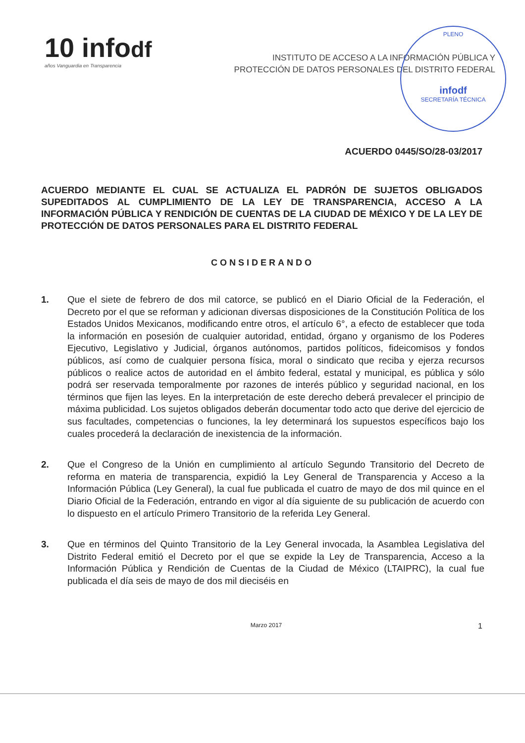10 infodf
años Vanguardia en Transparencia
INSTITUTO DE ACCESO A LA INFORMACIÓN PÚBLICA Y
PROTECCIÓN DE DATOS PERSONALES DEL DISTRITO FEDERAL
PLENO
infodf
SECRETARÍA TÉCNICA
ACUERDO 0445/SO/28-03/2017
ACUERDO MEDIANTE EL CUAL SE ACTUALIZA EL PADRÓN DE SUJETOS OBLIGADOS SUPEDITADOS AL CUMPLIMIENTO DE LA LEY DE TRANSPARENCIA, ACCESO A LA INFORMACIÓN PÚBLICA Y RENDICIÓN DE CUENTAS DE LA CIUDAD DE MÉXICO Y DE LA LEY DE PROTECCIÓN DE DATOS PERSONALES PARA EL DISTRITO FEDERAL
CONSIDERANDO
1. Que el siete de febrero de dos mil catorce, se publicó en el Diario Oficial de la Federación, el Decreto por el que se reforman y adicionan diversas disposiciones de la Constitución Política de los Estados Unidos Mexicanos, modificando entre otros, el artículo 6°, a efecto de establecer que toda la información en posesión de cualquier autoridad, entidad, órgano y organismo de los Poderes Ejecutivo, Legislativo y Judicial, órganos autónomos, partidos políticos, fideicomisos y fondos públicos, así como de cualquier persona física, moral o sindicato que reciba y ejerza recursos públicos o realice actos de autoridad en el ámbito federal, estatal y municipal, es pública y sólo podrá ser reservada temporalmente por razones de interés público y seguridad nacional, en los términos que fijen las leyes. En la interpretación de este derecho deberá prevalecer el principio de máxima publicidad. Los sujetos obligados deberán documentar todo acto que derive del ejercicio de sus facultades, competencias o funciones, la ley determinará los supuestos específicos bajo los cuales procederá la declaración de inexistencia de la información.
2. Que el Congreso de la Unión en cumplimiento al artículo Segundo Transitorio del Decreto de reforma en materia de transparencia, expidió la Ley General de Transparencia y Acceso a la Información Pública (Ley General), la cual fue publicada el cuatro de mayo de dos mil quince en el Diario Oficial de la Federación, entrando en vigor al día siguiente de su publicación de acuerdo con lo dispuesto en el artículo Primero Transitorio de la referida Ley General.
3. Que en términos del Quinto Transitorio de la Ley General invocada, la Asamblea Legislativa del Distrito Federal emitió el Decreto por el que se expide la Ley de Transparencia, Acceso a la Información Pública y Rendición de Cuentas de la Ciudad de México (LTAIPRC), la cual fue publicada el día seis de mayo de dos mil dieciséis en
Marzo 2017 1